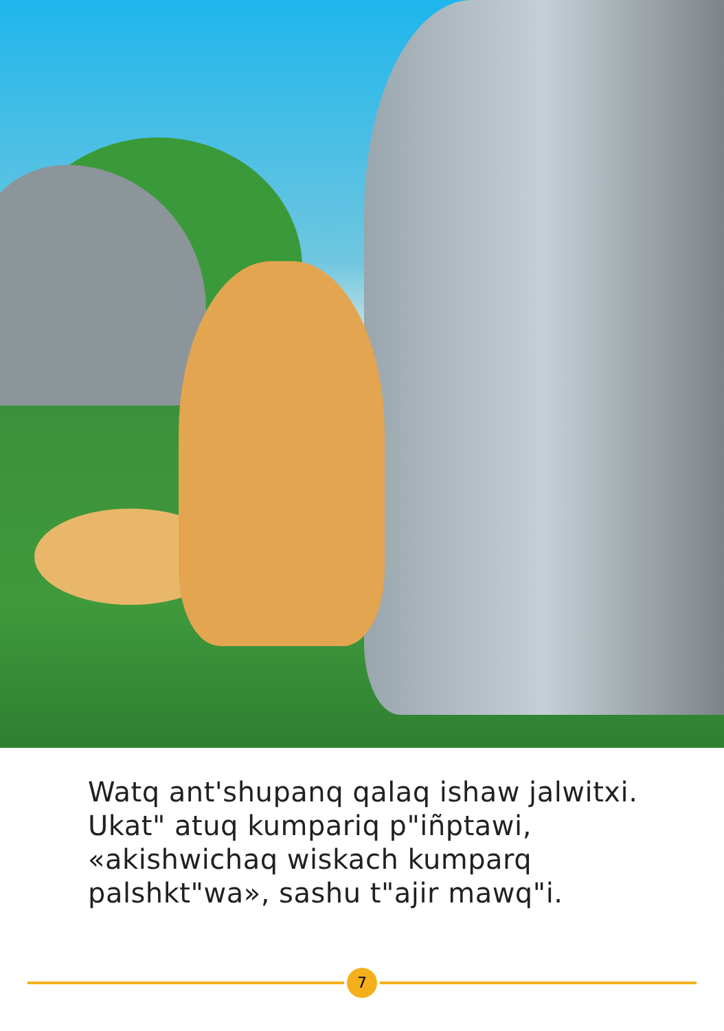Watq ant'shupanq qalaq ishaw jalwitxi.
Ukat" atuq kumpariq p"iñptawi,
«akishwichaq wiskach kumparq
palshkt"wa», sashu t"ajir mawq"i.
7